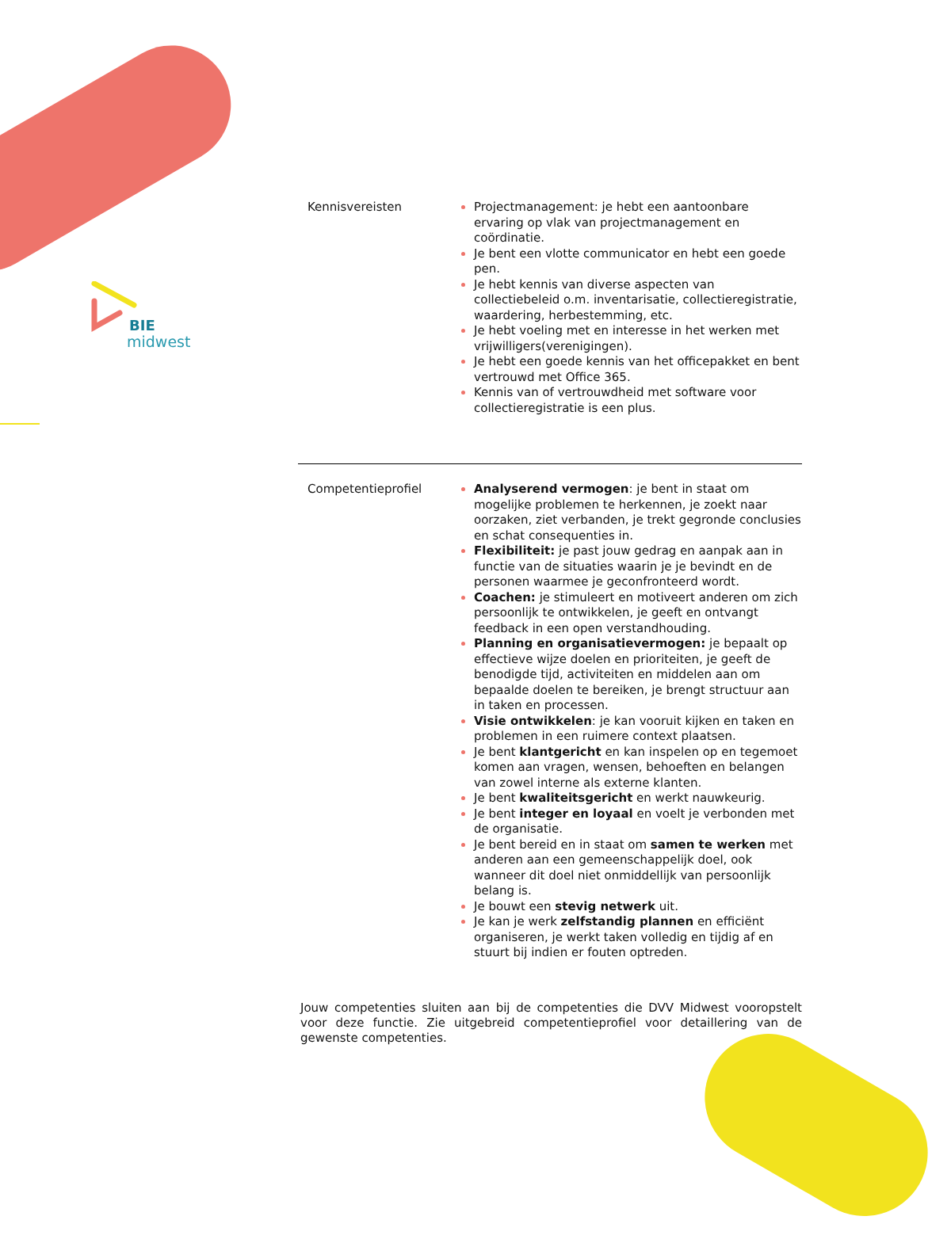BIE
midwest
| Kennisvereisten | Projectmanagement: je hebt een aantoonbare ervaring op vlak van projectmanagement en coördinatie. Je bent een vlotte communicator en hebt een goede pen. Je hebt kennis van diverse aspecten van collectiebeleid o.m. inventarisatie, collectieregistratie, waardering, herbestemming, etc. Je hebt voeling met en interesse in het werken met vrijwilligers(verenigingen). Je hebt een goede kennis van het officepakket en bent vertrouwd met Office 365. Kennis van of vertrouwdheid met software voor collectieregistratie is een plus. |
| Competentieprofiel | Analyserend vermogen : je bent in staat om mogelijke problemen te herkennen, je zoekt naar oorzaken, ziet verbanden, je trekt gegronde conclusies en schat consequenties in. Flexibiliteit: je past jouw gedrag en aanpak aan in functie van de situaties waarin je je bevindt en de personen waarmee je geconfronteerd wordt. Coachen: je stimuleert en motiveert anderen om zich persoonlijk te ontwikkelen, je geeft en ontvangt feedback in een open verstandhouding. Planning en organisatievermogen: je bepaalt op effectieve wijze doelen en prioriteiten, je geeft de benodigde tijd, activiteiten en middelen aan om bepaalde doelen te bereiken, je brengt structuur aan in taken en processen. Visie ontwikkelen : je kan vooruit kijken en taken en problemen in een ruimere context plaatsen. Je bent klantgericht en kan inspelen op en tegemoet komen aan vragen, wensen, behoeften en belangen van zowel interne als externe klanten. Je bent kwaliteitsgericht en werkt nauwkeurig. Je bent integer en loyaal en voelt je verbonden met de organisatie. Je bent bereid en in staat om samen te werken met anderen aan een gemeenschappelijk doel, ook wanneer dit doel niet onmiddellijk van persoonlijk belang is. Je bouwt een stevig netwerk uit. Je kan je werk zelfstandig plannen en efficiënt organiseren, je werkt taken volledig en tijdig af en stuurt bij indien er fouten optreden. |
Jouw competenties sluiten aan bij de competenties die DVV Midwest vooropstelt voor deze functie. Zie uitgebreid competentieprofiel voor detaillering van de gewenste competenties.